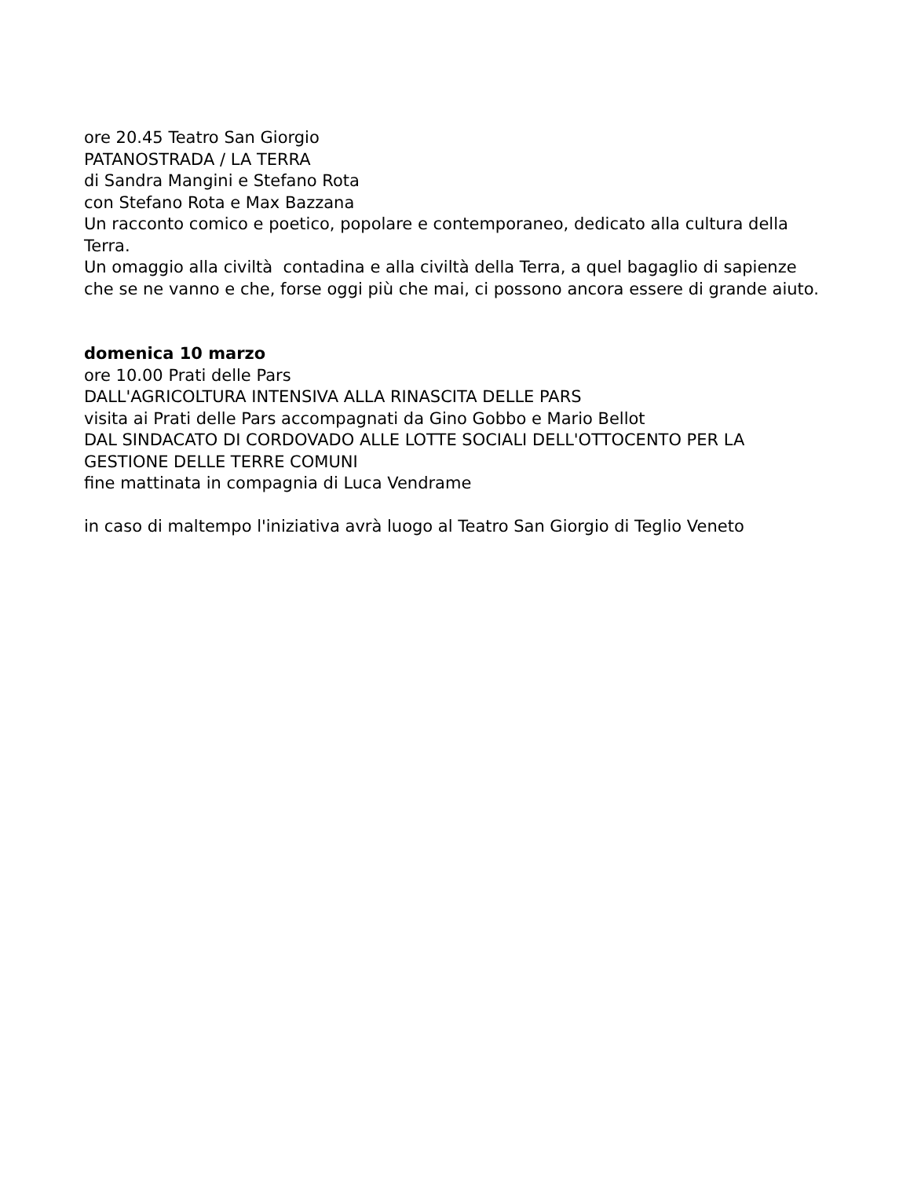ore 20.45 Teatro San Giorgio
PATANOSTRADA / LA TERRA
di Sandra Mangini e Stefano Rota
con Stefano Rota e Max Bazzana
Un racconto comico e poetico, popolare e contemporaneo, dedicato alla cultura della Terra.
Un omaggio alla civiltà contadina e alla civiltà della Terra, a quel bagaglio di sapienze che se ne vanno e che, forse oggi più che mai, ci possono ancora essere di grande aiuto.
domenica 10 marzo
ore 10.00 Prati delle Pars
DALL'AGRICOLTURA INTENSIVA ALLA RINASCITA DELLE PARS
visita ai Prati delle Pars accompagnati da Gino Gobbo e Mario Bellot
DAL SINDACATO DI CORDOVADO ALLE LOTTE SOCIALI DELL'OTTOCENTO PER LA GESTIONE DELLE TERRE COMUNI
fine mattinata in compagnia di Luca Vendrame
in caso di maltempo l'iniziativa avrà luogo al Teatro San Giorgio di Teglio Veneto